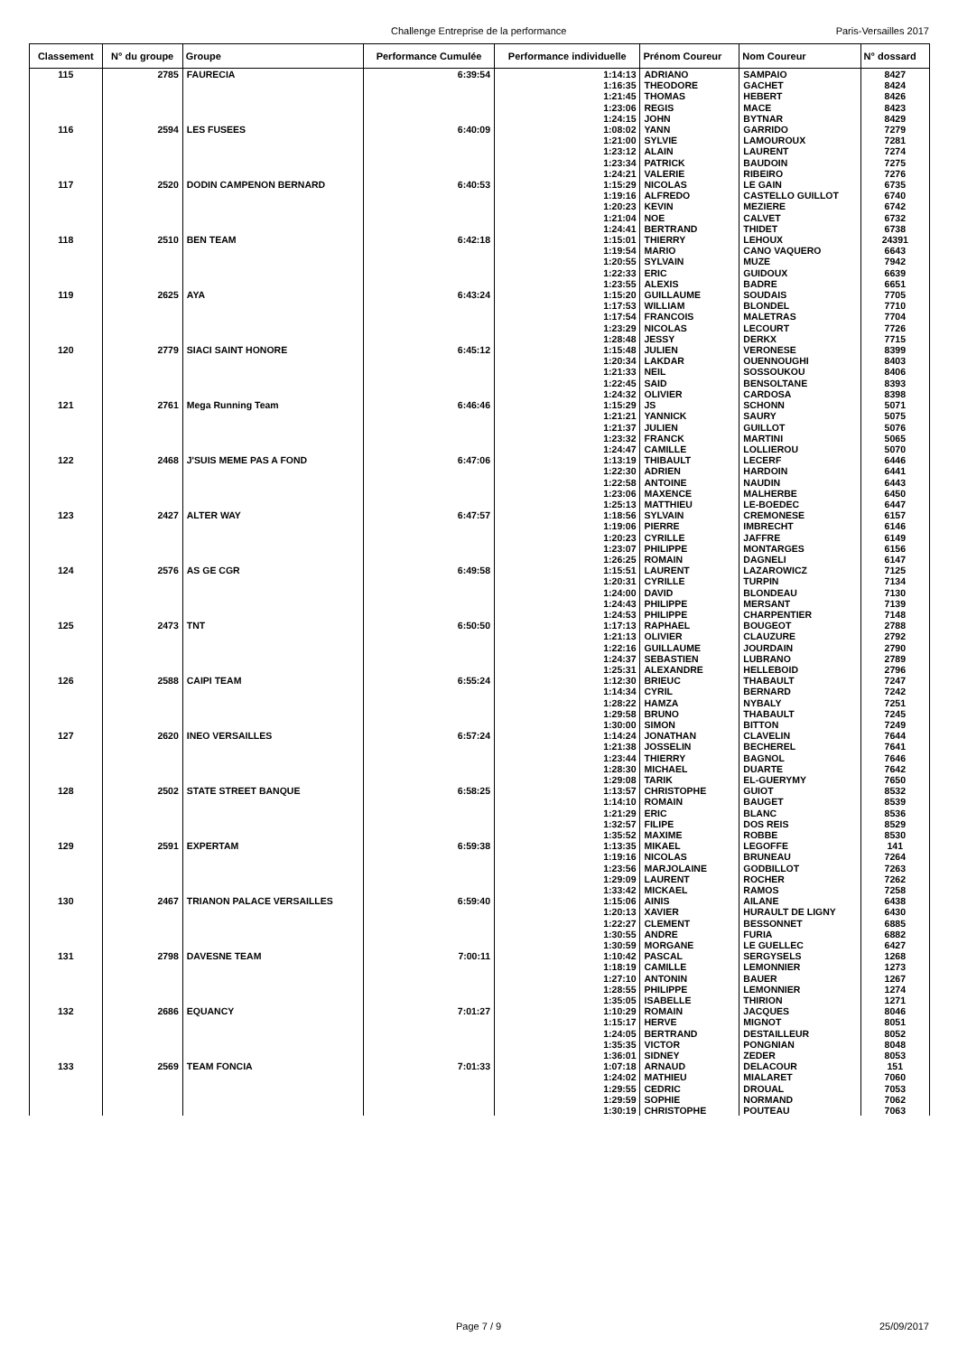Challenge Entreprise de la performance Paris-Versailles 2017
| Classement | N° du groupe | Groupe | Performance Cumulée | Performance individuelle | Prénom Coureur | Nom Coureur | N° dossard |
| --- | --- | --- | --- | --- | --- | --- | --- |
| 115 | 2785 | FAURECIA | 6:39:54 | 1:14:13 | ADRIANO | SAMPAIO | 8427 |
| | | | | 1:16:35 | THEODORE | GACHET | 8424 |
| | | | | 1:21:45 | THOMAS | HEBERT | 8426 |
| | | | | 1:23:06 | REGIS | MACE | 8423 |
| | | | | 1:24:15 | JOHN | BYTNAR | 8429 |
| 116 | 2594 | LES FUSEES | 6:40:09 | 1:08:02 | YANN | GARRIDO | 7279 |
| | | | | 1:21:00 | SYLVIE | LAMOUROUX | 7281 |
| | | | | 1:23:12 | ALAIN | LAURENT | 7274 |
| | | | | 1:23:34 | PATRICK | BAUDOIN | 7275 |
| | | | | 1:24:21 | VALERIE | RIBEIRO | 7276 |
| 117 | 2520 | DODIN CAMPENON BERNARD | 6:40:53 | 1:15:29 | NICOLAS | LE GAIN | 6735 |
| | | | | 1:19:16 | ALFREDO | CASTELLO GUILLOT | 6740 |
| | | | | 1:20:23 | KEVIN | MEZIERE | 6742 |
| | | | | 1:21:04 | NOE | CALVET | 6732 |
| | | | | 1:24:41 | BERTRAND | THIDET | 6738 |
| 118 | 2510 | BEN TEAM | 6:42:18 | 1:15:01 | THIERRY | LEHOUX | 24391 |
| | | | | 1:19:54 | MARIO | CANO VAQUERO | 6643 |
| | | | | 1:20:55 | SYLVAIN | MUZE | 7942 |
| | | | | 1:22:33 | ERIC | GUIDOUX | 6639 |
| | | | | 1:23:55 | ALEXIS | BADRE | 6651 |
| 119 | 2625 | AYA | 6:43:24 | 1:15:20 | GUILLAUME | SOUDAIS | 7705 |
| | | | | 1:17:53 | WILLIAM | BLONDEL | 7710 |
| | | | | 1:17:54 | FRANCOIS | MALETRAS | 7704 |
| | | | | 1:23:29 | NICOLAS | LECOURT | 7726 |
| | | | | 1:28:48 | JESSY | DERKX | 7715 |
| 120 | 2779 | SIACI SAINT HONORE | 6:45:12 | 1:15:48 | JULIEN | VERONESE | 8399 |
| | | | | 1:20:34 | LAKDAR | OUENNOUGHI | 8403 |
| | | | | 1:21:33 | NEIL | SOSSOUKOU | 8406 |
| | | | | 1:22:45 | SAID | BENSOLTANE | 8393 |
| | | | | 1:24:32 | OLIVIER | CARDOSA | 8398 |
| 121 | 2761 | Mega Running Team | 6:46:46 | 1:15:29 | JS | SCHONN | 5071 |
| | | | | 1:21:21 | YANNICK | SAURY | 5075 |
| | | | | 1:21:37 | JULIEN | GUILLOT | 5076 |
| | | | | 1:23:32 | FRANCK | MARTINI | 5065 |
| | | | | 1:24:47 | CAMILLE | LOLLIEROU | 5070 |
| 122 | 2468 | J'SUIS MEME PAS A FOND | 6:47:06 | 1:13:19 | THIBAULT | LECERF | 6446 |
| | | | | 1:22:30 | ADRIEN | HARDOIN | 6441 |
| | | | | 1:22:58 | ANTOINE | NAUDIN | 6443 |
| | | | | 1:23:06 | MAXENCE | MALHERBE | 6450 |
| | | | | 1:25:13 | MATTHIEU | LE-BOEDEC | 6447 |
| 123 | 2427 | ALTER WAY | 6:47:57 | 1:18:56 | SYLVAIN | CREMONESE | 6157 |
| | | | | 1:19:06 | PIERRE | IMBRECHT | 6146 |
| | | | | 1:20:23 | CYRILLE | JAFFRE | 6149 |
| | | | | 1:23:07 | PHILIPPE | MONTARGES | 6156 |
| | | | | 1:26:25 | ROMAIN | DAGNELI | 6147 |
| 124 | 2576 | AS GE CGR | 6:49:58 | 1:15:51 | LAURENT | LAZAROWICZ | 7125 |
| | | | | 1:20:31 | CYRILLE | TURPIN | 7134 |
| | | | | 1:24:00 | DAVID | BLONDEAU | 7130 |
| | | | | 1:24:43 | PHILIPPE | MERSANT | 7139 |
| | | | | 1:24:53 | PHILIPPE | CHARPENTIER | 7148 |
| 125 | 2473 | TNT | 6:50:50 | 1:17:13 | RAPHAEL | BOUGEOT | 2788 |
| | | | | 1:21:13 | OLIVIER | CLAUZURE | 2792 |
| | | | | 1:22:16 | GUILLAUME | JOURDAIN | 2790 |
| | | | | 1:24:37 | SEBASTIEN | LUBRANO | 2789 |
| | | | | 1:25:31 | ALEXANDRE | HELLEBOID | 2796 |
| 126 | 2588 | CAIPI TEAM | 6:55:24 | 1:12:30 | BRIEUC | THABAULT | 7247 |
| | | | | 1:14:34 | CYRIL | BERNARD | 7242 |
| | | | | 1:28:22 | HAMZA | NYBALY | 7251 |
| | | | | 1:29:58 | BRUNO | THABAULT | 7245 |
| | | | | 1:30:00 | SIMON | BITTON | 7249 |
| 127 | 2620 | INEO VERSAILLES | 6:57:24 | 1:14:24 | JONATHAN | CLAVELIN | 7644 |
| | | | | 1:21:38 | JOSSELIN | BECHEREL | 7641 |
| | | | | 1:23:44 | THIERRY | BAGNOL | 7646 |
| | | | | 1:28:30 | MICHAEL | DUARTE | 7642 |
| | | | | 1:29:08 | TARIK | EL-GUERYMY | 7650 |
| 128 | 2502 | STATE STREET BANQUE | 6:58:25 | 1:13:57 | CHRISTOPHE | GUIOT | 8532 |
| | | | | 1:14:10 | ROMAIN | BAUGET | 8539 |
| | | | | 1:21:29 | ERIC | BLANC | 8536 |
| | | | | 1:32:57 | FILIPE | DOS REIS | 8529 |
| | | | | 1:35:52 | MAXIME | ROBBE | 8530 |
| 129 | 2591 | EXPERTAM | 6:59:38 | 1:13:35 | MIKAEL | LEGOFFE | 141 |
| | | | | 1:19:16 | NICOLAS | BRUNEAU | 7264 |
| | | | | 1:23:56 | MARJOLAINE | GODBILLOT | 7263 |
| | | | | 1:29:09 | LAURENT | ROCHER | 7262 |
| | | | | 1:33:42 | MICKAEL | RAMOS | 7258 |
| 130 | 2467 | TRIANON PALACE VERSAILLES | 6:59:40 | 1:15:06 | AINIS | AILANE | 6438 |
| | | | | 1:20:13 | XAVIER | HURAULT DE LIGNY | 6430 |
| | | | | 1:22:27 | CLEMENT | BESSONNET | 6885 |
| | | | | 1:30:55 | ANDRE | FURIA | 6882 |
| | | | | 1:30:59 | MORGANE | LE GUELLEC | 6427 |
| 131 | 2798 | DAVESNE TEAM | 7:00:11 | 1:10:42 | PASCAL | SERGYSELS | 1268 |
| | | | | 1:18:19 | CAMILLE | LEMONNIER | 1273 |
| | | | | 1:27:10 | ANTONIN | BAUER | 1267 |
| | | | | 1:28:55 | PHILIPPE | LEMONNIER | 1274 |
| | | | | 1:35:05 | ISABELLE | THIRION | 1271 |
| 132 | 2686 | EQUANCY | 7:01:27 | 1:10:29 | ROMAIN | JACQUES | 8046 |
| | | | | 1:15:17 | HERVE | MIGNOT | 8051 |
| | | | | 1:24:05 | BERTRAND | DESTAILLEUR | 8052 |
| | | | | 1:35:35 | VICTOR | PONGNIAN | 8048 |
| | | | | 1:36:01 | SIDNEY | ZEDER | 8053 |
| 133 | 2569 | TEAM FONCIA | 7:01:33 | 1:07:18 | ARNAUD | DELACOUR | 151 |
| | | | | 1:24:02 | MATHIEU | MIALARET | 7060 |
| | | | | 1:29:55 | CEDRIC | DROUAL | 7053 |
| | | | | 1:29:59 | SOPHIE | NORMAND | 7062 |
| | | | | 1:30:19 | CHRISTOPHE | POUTEAU | 7063 |
Page 7 / 9 25/09/2017